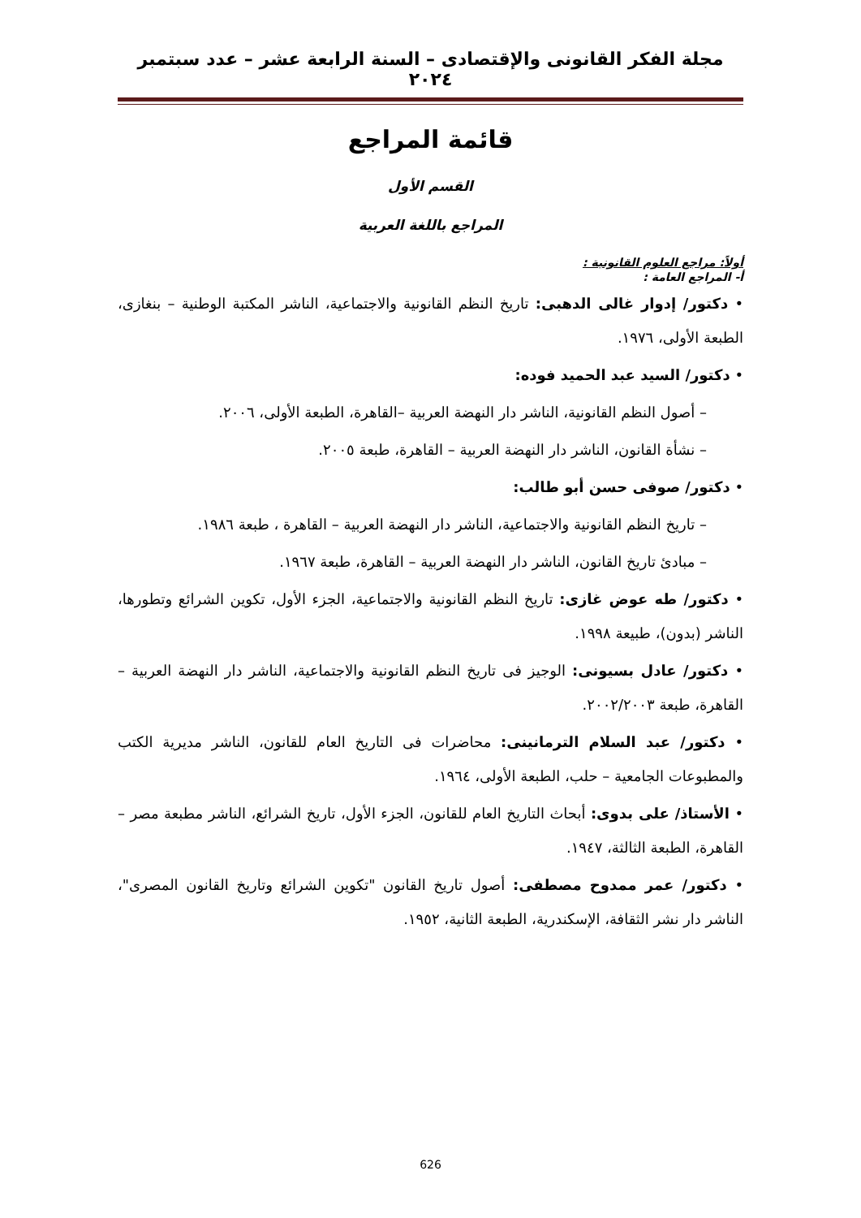مجلة الفكر القانونى والإقتصادى – السنة الرابعة عشر – عدد سبتمبر ٢٠٢٤
قائمة المراجع
القسم الأول
المراجع باللغة العربية
أولاً: مراجع العلوم القانونية :
أ- المراجع العامة :
• دكتور/ إدوار غالى الدهبى: تاريخ النظم القانونية والاجتماعية، الناشر المكتبة الوطنية – بنغازى، الطبعة الأولى، ١٩٧٦.
• دكتور/ السيد عبد الحميد فوده:
– أصول النظم القانونية، الناشر دار النهضة العربية –القاهرة، الطبعة الأولى، ٢٠٠٦.
– نشأة القانون، الناشر دار النهضة العربية – القاهرة، طبعة ٢٠٠٥.
• دكتور/ صوفى حسن أبو طالب:
– تاريخ النظم القانونية والاجتماعية، الناشر دار النهضة العربية – القاهرة ، طبعة ١٩٨٦.
– مبادئ تاريخ القانون، الناشر دار النهضة العربية – القاهرة، طبعة ١٩٦٧.
• دكتور/ طه عوض غازى: تاريخ النظم القانونية والاجتماعية، الجزء الأول، تكوين الشرائع وتطورها، الناشر (بدون)، طبيعة ١٩٩٨.
• دكتور/ عادل بسيونى: الوجيز فى تاريخ النظم القانونية والاجتماعية، الناشر دار النهضة العربية – القاهرة، طبعة ٢٠٠٢/٢٠٠٣.
• دكتور/ عبد السلام الترمانينى: محاضرات فى التاريخ العام للقانون، الناشر مديرية الكتب والمطبوعات الجامعية – حلب، الطبعة الأولى، ١٩٦٤.
• الأستاذ/ على بدوى: أبحاث التاريخ العام للقانون، الجزء الأول، تاريخ الشرائع، الناشر مطبعة مصر – القاهرة، الطبعة الثالثة، ١٩٤٧.
• دكتور/ عمر ممدوح مصطفى: أصول تاريخ القانون "تكوين الشرائع وتاريخ القانون المصرى"، الناشر دار نشر الثقافة، الإسكندرية، الطبعة الثانية، ١٩٥٢.
626